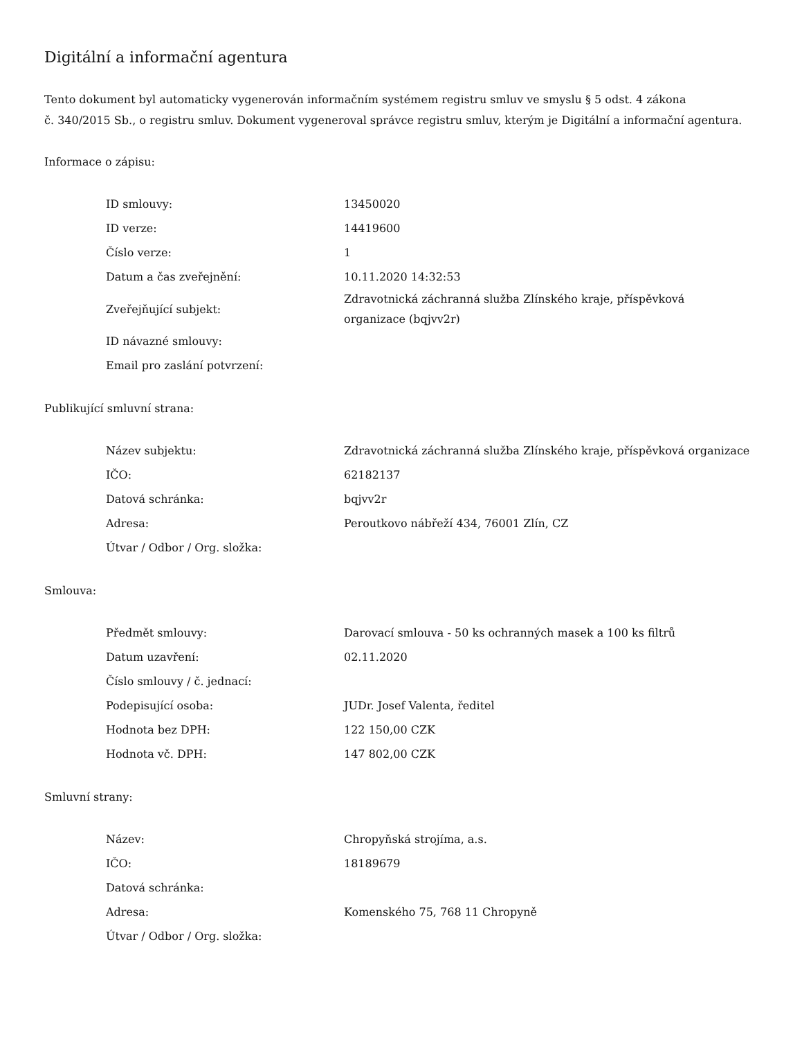Digitální a informační agentura
Tento dokument byl automaticky vygenerován informačním systémem registru smluv ve smyslu § 5 odst. 4 zákona
č. 340/2015 Sb., o registru smluv. Dokument vygeneroval správce registru smluv, kterým je Digitální a informační agentura.
Informace o zápisu:
| ID smlouvy: | 13450020 |
| ID verze: | 14419600 |
| Číslo verze: | 1 |
| Datum a čas zveřejnění: | 10.11.2020 14:32:53 |
| Zveřejňující subjekt: | Zdravotnická záchranná služba Zlínského kraje, příspěvková organizace (bqjvv2r) |
| ID návazné smlouvy: | |
| Email pro zaslání potvrzení: | |
Publikující smluvní strana:
| Název subjektu: | Zdravotnická záchranná služba Zlínského kraje, příspěvková organizace |
| IČO: | 62182137 |
| Datová schránka: | bqjvv2r |
| Adresa: | Peroutkovo nábřeží 434, 76001 Zlín, CZ |
| Útvar / Odbor / Org. složka: | |
Smlouva:
| Předmět smlouvy: | Darovací smlouva - 50 ks ochranných masek a 100 ks filtrů |
| Datum uzavření: | 02.11.2020 |
| Číslo smlouvy / č. jednací: | |
| Podepisující osoba: | JUDr. Josef Valenta, ředitel |
| Hodnota bez DPH: | 122 150,00 CZK |
| Hodnota vč. DPH: | 147 802,00 CZK |
Smluvní strany:
| Název: | Chropyňská strojíma, a.s. |
| IČO: | 18189679 |
| Datová schránka: | |
| Adresa: | Komenského 75, 768 11 Chropyně |
| Útvar / Odbor / Org. složka: | |